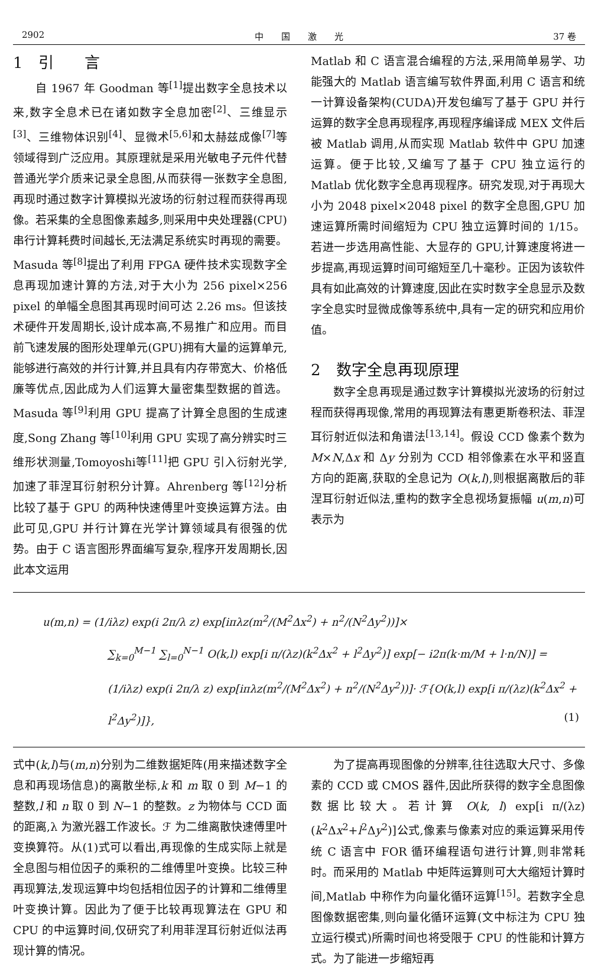2902 中　　国　　激　　光 37 卷
1　引　　言
自 1967 年 Goodman 等<sup>[1]</sup>提出数字全息技术以来,数字全息术已在诸如数字全息加密<sup>[2]</sup>、三维显示<sup>[3]</sup>、三维物体识别<sup>[4]</sup>、显微术<sup>[5,6]</sup>和太赫兹成像<sup>[7]</sup>等领域得到广泛应用。其原理就是采用光敏电子元件代替普通光学介质来记录全息图,从而获得一张数字全息图,再现时通过数字计算模拟光波场的衍射过程而获得再现像。若采集的全息图像素越多,则采用中央处理器(CPU)串行计算耗费时间越长,无法满足系统实时再现的需要。Masuda 等<sup>[8]</sup>提出了利用 FPGA 硬件技术实现数字全息再现加速计算的方法,对于大小为 256 pixel×256 pixel 的单幅全息图其再现时间可达 2.26 ms。但该技术硬件开发周期长,设计成本高,不易推广和应用。而目前飞速发展的图形处理单元(GPU)拥有大量的运算单元,能够进行高效的并行计算,并且具有内存带宽大、价格低廉等优点,因此成为人们运算大量密集型数据的首选。Masuda 等<sup>[9]</sup>利用 GPU 提高了计算全息图的生成速度,Song Zhang 等<sup>[10]</sup>利用 GPU 实现了高分辨实时三维形状测量,Tomoyoshi等<sup>[11]</sup>把 GPU 引入衍射光学,加速了菲涅耳衍射积分计算。Ahrenberg 等<sup>[12]</sup>分析比较了基于 GPU 的两种快速傅里叶变换运算方法。由此可见,GPU 并行计算在光学计算领域具有很强的优势。由于 C 语言图形界面编写复杂,程序开发周期长,因此本文运用
Matlab 和 C 语言混合编程的方法,采用简单易学、功能强大的 Matlab 语言编写软件界面,利用 C 语言和统一计算设备架构(CUDA)开发包编写了基于 GPU 并行运算的数字全息再现程序,再现程序编译成 MEX 文件后被 Matlab 调用,从而实现 Matlab 软件中 GPU 加速运算。便于比较,又编写了基于 CPU 独立运行的 Matlab 优化数字全息再现程序。研究发现,对于再现大小为 2048 pixel×2048 pixel 的数字全息图,GPU 加速运算所需时间缩短为 CPU 独立运算时间的 1/15。若进一步选用高性能、大显存的 GPU,计算速度将进一步提高,再现运算时间可缩短至几十毫秒。正因为该软件具有如此高效的计算速度,因此在实时数字全息显示及数字全息实时显微成像等系统中,具有一定的研究和应用价值。
2　数字全息再现原理
数字全息再现是通过数字计算模拟光波场的衍射过程而获得再现像,常用的再现算法有惠更斯卷积法、菲涅耳衍射近似法和角谱法<sup>[13,14]</sup>。假设 CCD 像素个数为 M×N,Δx 和 Δy 分别为 CCD 相邻像素在水平和竖直方向的距离,获取的全息记为 O(k,l),则根据离散后的菲涅耳衍射近似法,重构的数字全息视场复振幅 u(m,n)可表示为
u(m,n) = (1/iλz) exp(i 2π/λ z) exp[iπλz(m<sup>2</sup>/(M<sup>2</sup>Δx<sup>2</sup>) + n<sup>2</sup>/(N<sup>2</sup>Δy<sup>2</sup>))]×
∑<sub>k=0</sub><sup>M−1</sup> ∑<sub>l=0</sub><sup>N−1</sup> O(k,l) exp[i π/(λz)(k<sup>2</sup>Δx<sup>2</sup> + l<sup>2</sup>Δy<sup>2</sup>)] exp[− i2π(k·m/M + l·n/N)] =
(1/iλz) exp(i 2π/λ z) exp[iπλz(m<sup>2</sup>/(M<sup>2</sup>Δx<sup>2</sup>) + n<sup>2</sup>/(N<sup>2</sup>Δy<sup>2</sup>))]· ℱ{O(k,l) exp[i π/(λz)(k<sup>2</sup>Δx<sup>2</sup> + l<sup>2</sup>Δy<sup>2</sup>)]}, (1)
式中(k,l)与(m,n)分别为二维数据矩阵(用来描述数字全息和再现场信息)的离散坐标,k 和 m 取 0 到 M−1 的整数,l 和 n 取 0 到 N−1 的整数。z 为物体与 CCD 面的距离,λ 为激光器工作波长。ℱ 为二维离散快速傅里叶变换算符。从(1)式可以看出,再现像的生成实际上就是全息图与相位因子的乘积的二维傅里叶变换。比较三种再现算法,发现运算中均包括相位因子的计算和二维傅里叶变换计算。因此为了便于比较再现算法在 GPU 和 CPU 的中运算时间,仅研究了利用菲涅耳衍射近似法再现计算的情况。
为了提高再现图像的分辨率,往往选取大尺寸、多像素的 CCD 或 CMOS 器件,因此所获得的数字全息图像数据比较大。若计算 O(k, l) exp[i π/(λz)(k<sup>2</sup>Δx<sup>2</sup>+l<sup>2</sup>Δy<sup>2</sup>)]公式,像素与像素对应的乘运算采用传统 C 语言中 FOR 循环编程语句进行计算,则非常耗时。而采用的 Matlab 中矩阵运算则可大大缩短计算时间,Matlab 中称作为向量化循环运算<sup>[15]</sup>。若数字全息图像数据密集,则向量化循环运算(文中标注为 CPU 独立运行模式)所需时间也将受限于 CPU 的性能和计算方式。为了能进一步缩短再